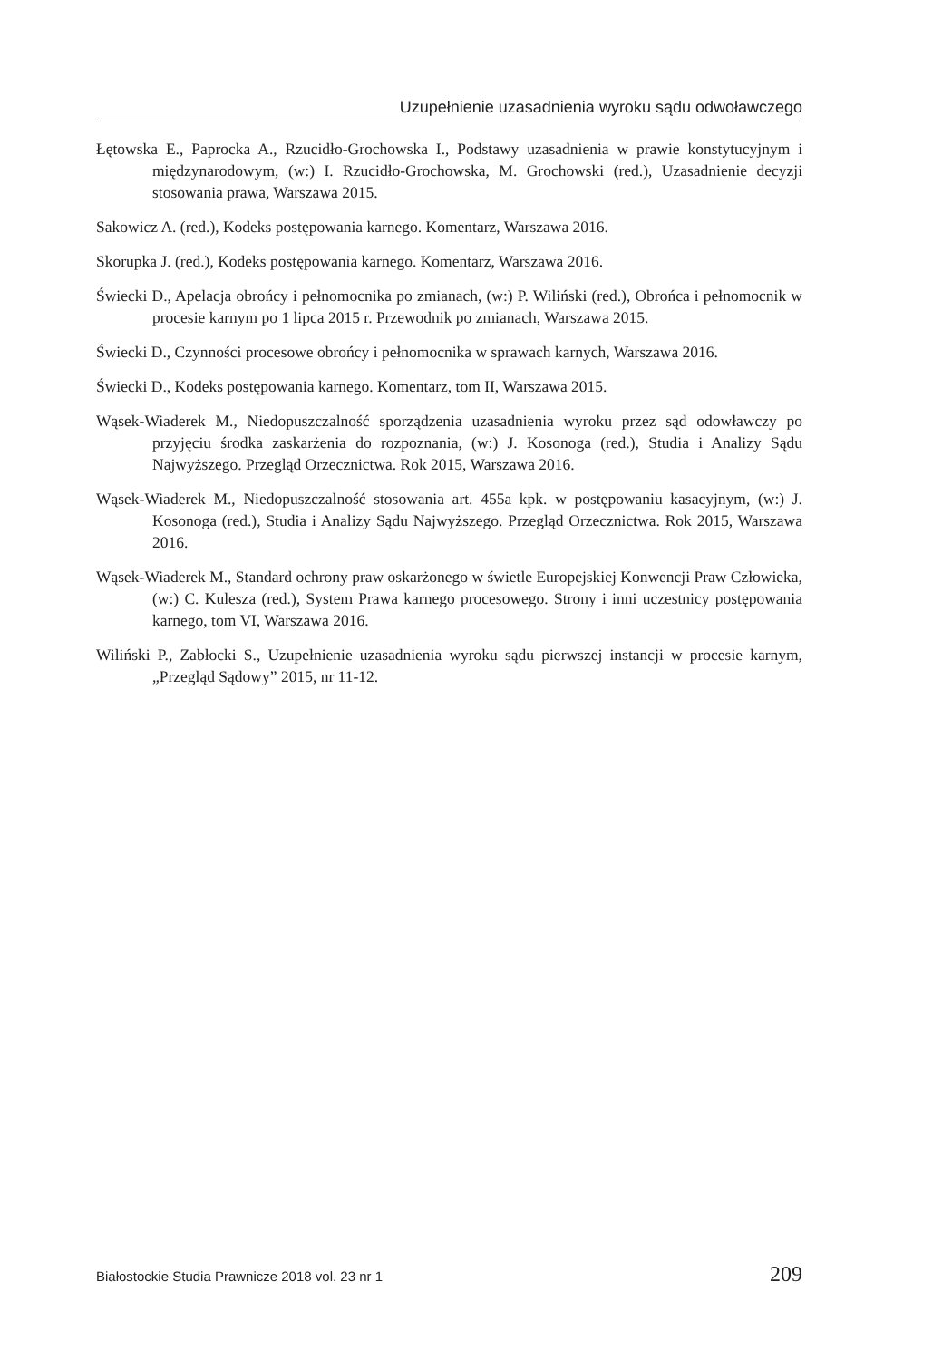Uzupełnienie uzasadnienia wyroku sądu odwoławczego
Łętowska E., Paprocka A., Rzucidło-Grochowska I., Podstawy uzasadnienia w prawie konstytucyjnym i międzynarodowym, (w:) I. Rzucidło-Grochowska, M. Grochowski (red.), Uzasadnienie decyzji stosowania prawa, Warszawa 2015.
Sakowicz A. (red.), Kodeks postępowania karnego. Komentarz, Warszawa 2016.
Skorupka J. (red.), Kodeks postępowania karnego. Komentarz, Warszawa 2016.
Świecki D., Apelacja obrońcy i pełnomocnika po zmianach, (w:) P. Wiliński (red.), Obrońca i pełnomocnik w procesie karnym po 1 lipca 2015 r. Przewodnik po zmianach, Warszawa 2015.
Świecki D., Czynności procesowe obrońcy i pełnomocnika w sprawach karnych, Warszawa 2016.
Świecki D., Kodeks postępowania karnego. Komentarz, tom II, Warszawa 2015.
Wąsek-Wiaderek M., Niedopuszczalność sporządzenia uzasadnienia wyroku przez sąd odowławczy po przyjęciu środka zaskarżenia do rozpoznania, (w:) J. Kosonoga (red.), Studia i Analizy Sądu Najwyższego. Przegląd Orzecznictwa. Rok 2015, Warszawa 2016.
Wąsek-Wiaderek M., Niedopuszczalność stosowania art. 455a kpk. w postępowaniu kasacyjnym, (w:) J. Kosonoga (red.), Studia i Analizy Sądu Najwyższego. Przegląd Orzecznictwa. Rok 2015, Warszawa 2016.
Wąsek-Wiaderek M., Standard ochrony praw oskarżonego w świetle Europejskiej Konwencji Praw Człowieka, (w:) C. Kulesza (red.), System Prawa karnego procesowego. Strony i inni uczestnicy postępowania karnego, tom VI, Warszawa 2016.
Wiliński P., Zabłocki S., Uzupełnienie uzasadnienia wyroku sądu pierwszej instancji w procesie karnym, „Przegląd Sądowy” 2015, nr 11-12.
Białostockie Studia Prawnicze 2018 vol. 23 nr 1 209